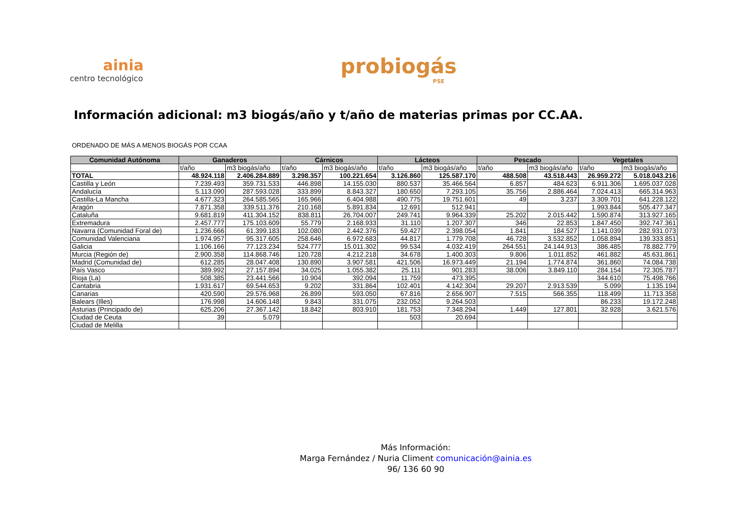ainia
centro tecnológico
probiogás
PSE
Información adicional: m3 biogás/año y t/año de materias primas por CC.AA.
ORDENADO DE MÁS A MENOS BIOGÁS POR CCAA
| Comunidad Autónoma | Ganaderos | | Cárnicos | | Lácteos | | Pescado | | Vegetales | |
| --- | --- | --- | --- | --- | --- | --- | --- | --- | --- | --- |
| | t/año | m3 biogás/año | t/año | m3 biogás/año | t/año | m3 biogás/año | t/año | m3 biogás/año | t/año | m3 biogás/año |
| TOTAL | 48.924.118 | 2.406.284.889 | 3.298.357 | 100.221.654 | 3.126.860 | 125.587.170 | 488.508 | 43.518.443 | 26.959.272 | 5.018.043.216 |
| Castilla y León | 7.239.493 | 359.731.533 | 446.898 | 14.155.030 | 880.537 | 35.466.564 | 6.857 | 484.623 | 6.911.306 | 1.695.037.028 |
| Andalucía | 5.113.090 | 287.593.028 | 333.899 | 8.843.327 | 180.650 | 7.293.105 | 35.756 | 2.886.464 | 7.024.413 | 665.314.963 |
| Castilla-La Mancha | 4.677.323 | 264.585.565 | 165.966 | 6.404.988 | 490.775 | 19.751.601 | 49 | 3.237 | 3.309.701 | 641.228.122 |
| Aragón | 7.871.358 | 339.511.376 | 210.168 | 5.891.834 | 12.691 | 512.941 | | | 1.993.844 | 505.477.347 |
| Cataluña | 9.681.819 | 411.304.152 | 838.811 | 26.704.007 | 249.741 | 9.964.339 | 25.202 | 2.015.442 | 1.590.874 | 313.927.165 |
| Extremadura | 2.457.777 | 175.103.609 | 55.779 | 2.168.933 | 31.110 | 1.207.307 | 346 | 22.853 | 1.847.450 | 392.747.361 |
| Navarra (Comunidad Foral de) | 1.236.666 | 61.399.183 | 102.080 | 2.442.376 | 59.427 | 2.398.054 | 1.841 | 184.527 | 1.141.039 | 282.931.073 |
| Comunidad Valenciana | 1.974.957 | 95.317.605 | 258.646 | 6.972.683 | 44.817 | 1.779.708 | 46.728 | 3.532.852 | 1.058.894 | 139.333.851 |
| Galicia | 1.106.166 | 77.123.234 | 524.777 | 15.011.302 | 99.534 | 4.032.419 | 264.551 | 24.144.913 | 386.485 | 78.882.779 |
| Murcia (Región de) | 2.900.358 | 114.868.746 | 120.728 | 4.212.218 | 34.678 | 1.400.303 | 9.806 | 1.011.852 | 461.882 | 45.631.861 |
| Madrid (Comunidad de) | 612.285 | 28.047.408 | 130.890 | 3.907.581 | 421.506 | 16.973.449 | 21.194 | 1.774.874 | 361.860 | 74.084.738 |
| País Vasco | 389.992 | 27.157.894 | 34.025 | 1.055.382 | 25.111 | 901.283 | 38.006 | 3.849.110 | 284.154 | 72.305.787 |
| Rioja (La) | 508.385 | 23.441.566 | 10.904 | 392.094 | 11.759 | 473.395 | | | 344.610 | 75.498.766 |
| Cantabria | 1.931.617 | 69.544.653 | 9.202 | 331.864 | 102.401 | 4.142.304 | 29.207 | 2.913.539 | 5.099 | 1.135.194 |
| Canarias | 420.590 | 29.576.968 | 26.899 | 593.050 | 67.816 | 2.656.907 | 7.515 | 566.355 | 118.499 | 11.713.358 |
| Balears (Illes) | 176.998 | 14.606.148 | 9.843 | 331.075 | 232.052 | 9.264.503 | | | 86.233 | 19.172.248 |
| Asturias (Principado de) | 625.206 | 27.367.142 | 18.842 | 803.910 | 181.753 | 7.348.294 | 1.449 | 127.801 | 32.928 | 3.621.576 |
| Ciudad de Ceuta | 39 | 5.079 | | | 503 | 20.694 | | | | |
| Ciudad de Melilla | | | | | | | | | | |
Más Información:
Marga Fernández / Nuria Climent comunicación@ainia.es
96/ 136 60 90